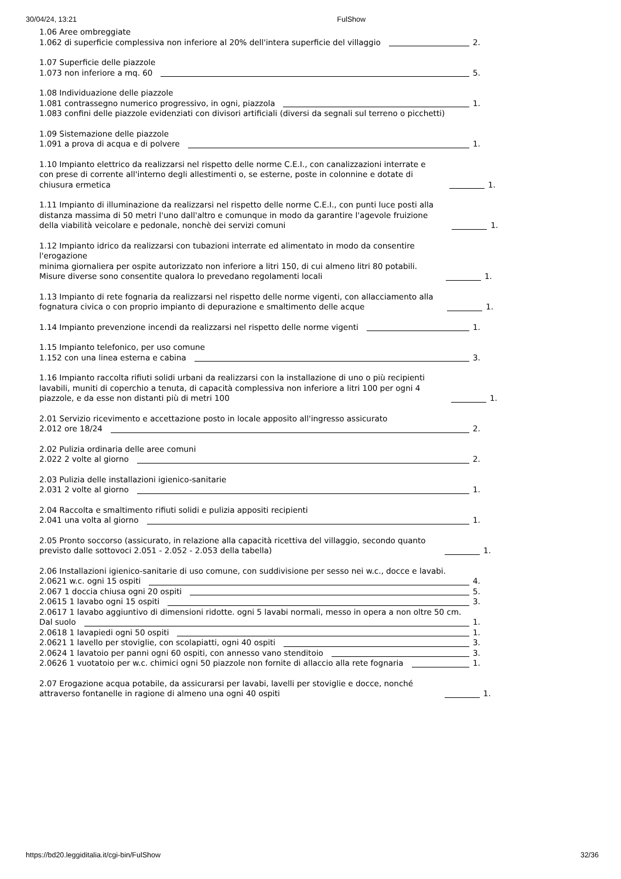30/04/24, 13:21 FulShow
1.06 Aree ombreggiate
1.062 di superficie complessiva non inferiore al 20% dell'intera superficie del villaggio 2.
1.07 Superficie delle piazzole
1.073 non inferiore a mq. 60 5.
1.08 Individuazione delle piazzole
1.081 contrassegno numerico progressivo, in ogni, piazzola 1.
1.083 confini delle piazzole evidenziati con divisori artificiali (diversi da segnali sul terreno o picchetti)
1.09 Sistemazione delle piazzole
1.091 a prova di acqua e di polvere 1.
1.10 Impianto elettrico da realizzarsi nel rispetto delle norme C.E.I., con canalizzazioni interrate e con prese di corrente all'interno degli allestimenti o, se esterne, poste in colonnine e dotate di chiusura ermetica 1.
1.11 Impianto di illuminazione da realizzarsi nel rispetto delle norme C.E.I., con punti luce posti alla distanza massima di 50 metri l'uno dall'altro e comunque in modo da garantire l'agevole fruizione della viabilità veicolare e pedonale, nonchè dei servizi comuni 1.
1.12 Impianto idrico da realizzarsi con tubazioni interrate ed alimentato in modo da consentire l'erogazione
minima giornaliera per ospite autorizzato non inferiore a litri 150, di cui almeno litri 80 potabili. Misure diverse sono consentite qualora lo prevedano regolamenti locali 1.
1.13 Impianto di rete fognaria da realizzarsi nel rispetto delle norme vigenti, con allacciamento alla fognatura civica o con proprio impianto di depurazione e smaltimento delle acque 1.
1.14 Impianto prevenzione incendi da realizzarsi nel rispetto delle norme vigenti 1.
1.15 Impianto telefonico, per uso comune
1.152 con una linea esterna e cabina 3.
1.16 Impianto raccolta rifiuti solidi urbani da realizzarsi con la installazione di uno o più recipienti lavabili, muniti di coperchio a tenuta, di capacità complessiva non inferiore a litri 100 per ogni 4 piazzole, e da esse non distanti più di metri 100 1.
2.01 Servizio ricevimento e accettazione posto in locale apposito all'ingresso assicurato
2.012 ore 18/24 2.
2.02 Pulizia ordinaria delle aree comuni
2.022 2 volte al giorno 2.
2.03 Pulizia delle installazioni igienico-sanitarie
2.031 2 volte al giorno 1.
2.04 Raccolta e smaltimento rifiuti solidi e pulizia appositi recipienti
2.041 una volta al giorno 1.
2.05 Pronto soccorso (assicurato, in relazione alla capacità ricettiva del villaggio, secondo quanto previsto dalle sottovoci 2.051 - 2.052 - 2.053 della tabella) 1.
2.06 Installazioni igienico-sanitarie di uso comune, con suddivisione per sesso nei w.c., docce e lavabi.
2.0621 w.c. ogni 15 ospiti 4.
2.067 1 doccia chiusa ogni 20 ospiti 5.
2.0615 1 lavabo ogni 15 ospiti 3.
2.0617 1 lavabo aggiuntivo di dimensioni ridotte. ogni 5 lavabi normali, messo in opera a non oltre 50 cm.
Dal suolo 1.
2.0618 1 lavapiedi ogni 50 ospiti 1.
2.0621 1 lavello per stoviglie, con scolapiatti, ogni 40 ospiti 3.
2.0624 1 lavatoio per panni ogni 60 ospiti, con annesso vano stenditoio 3.
2.0626 1 vuotatoio per w.c. chimici ogni 50 piazzole non fornite di allaccio alla rete fognaria 1.
2.07 Erogazione acqua potabile, da assicurarsi per lavabi, lavelli per stoviglie e docce, nonché attraverso fontanelle in ragione di almeno una ogni 40 ospiti 1.
https://bd20.leggiditalia.it/cgi-bin/FulShow 32/36